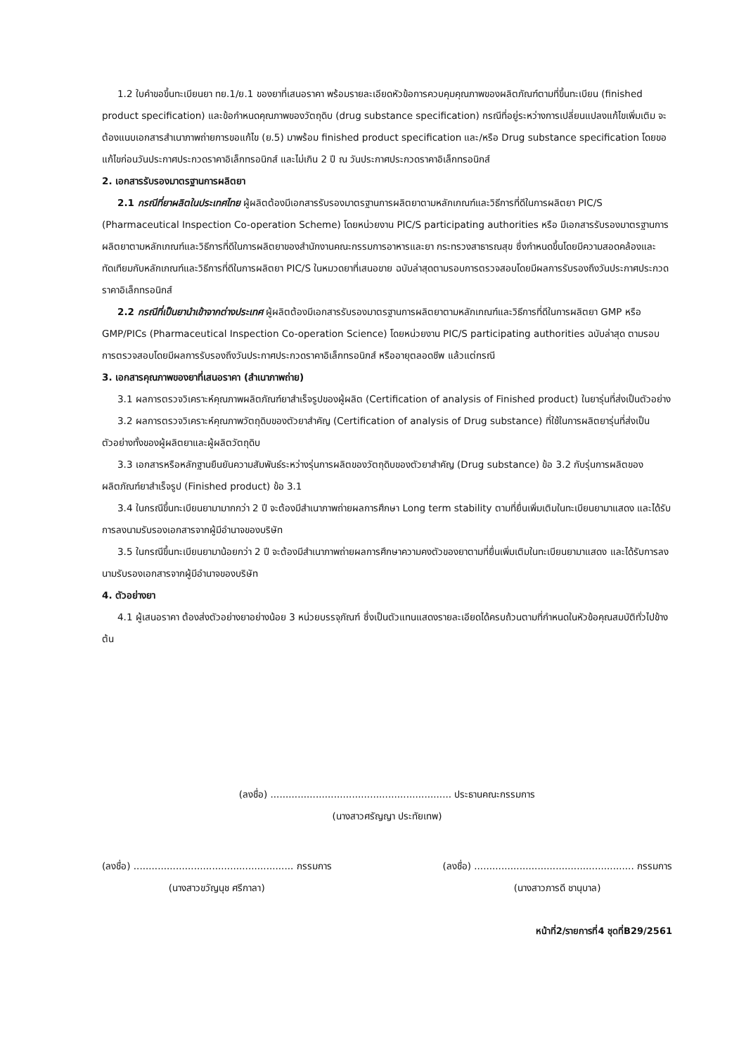1.2 ใบคำขอขึ้นทะเบียนยา ทย.1/ย.1 ของยาที่เสนอราคา พร้อมรายละเอียดหัวข้อการควบคุมคุณภาพของผลิตภัณฑ์ตามที่ขึ้นทะเบียน (finished product specification) และข้อกำหนดคุณภาพของวัตถุดิบ (drug substance specification) กรณีที่อยู่ระหว่างการเปลี่ยนแปลงแก้ไขเพิ่มเติม จะต้องแนบเอกสารสำเนาภาพถ่ายการขอแก้ไข (ย.5) มาพร้อม finished product specification และ/หรือ Drug substance specification โดยขอแก้ไขก่อนวันประกาศประกวดราคาอิเล็กทรอนิกส์ และไม่เกิน 2 ปี ณ วันประกาศประกวดราคาอิเล็กทรอนิกส์
2. เอกสารรับรองมาตรฐานการผลิตยา
2.1 กรณีที่ยาผลิตในประเทศไทย ผู้ผลิตต้องมีเอกสารรับรองมาตรฐานการผลิตยาตามหลักเกณฑ์และวิธีการที่ดีในการผลิตยา PIC/S (Pharmaceutical Inspection Co-operation Scheme) โดยหน่วยงาน PIC/S participating authorities หรือ มีเอกสารรับรองมาตรฐานการผลิตยาตามหลักเกณฑ์และวิธีการที่ดีในการผลิตยาของสำนักงานคณะกรรมการอาหารและยา กระทรวงสาธารณสุข ซึ่งกำหนดขึ้นโดยมีความสอดคล้องและทัดเทียมกับหลักเกณฑ์และวิธีการที่ดีในการผลิตยา PIC/S ในหมวดยาที่เสนอขาย ฉบับล่าสุดตามรอบการตรวจสอบโดยมีผลการรับรองถึงวันประกาศประกวดราคาอิเล็กทรอนิกส์
2.2 กรณีที่เป็นยานำเข้าจากต่างประเทศ ผู้ผลิตต้องมีเอกสารรับรองมาตรฐานการผลิตยาตามหลักเกณฑ์และวิธีการที่ดีในการผลิตยา GMP หรือ GMP/PICs (Pharmaceutical Inspection Co-operation Science) โดยหน่วยงาน PIC/S participating authorities ฉบับล่าสุด ตามรอบการตรวจสอบโดยมีผลการรับรองถึงวันประกาศประกวดราคาอิเล็กทรอนิกส์ หรืออายุตลอดชีพ แล้วแต่กรณี
3. เอกสารคุณภาพของยาที่เสนอราคา (สำเนาภาพถ่าย)
3.1 ผลการตรวจวิเคราะห์คุณภาพผลิตภัณฑ์ยาสำเร็จรูปของผู้ผลิต (Certification of analysis of Finished product) ในยารุ่นที่ส่งเป็นตัวอย่าง
3.2 ผลการตรวจวิเคราะห์คุณภาพวัตถุดิบของตัวยาสำคัญ (Certification of analysis of Drug substance) ที่ใช้ในการผลิตยารุ่นที่ส่งเป็นตัวอย่างทั้งของผู้ผลิตยาและผู้ผลิตวัตถุดิบ
3.3 เอกสารหรือหลักฐานยืนยันความสัมพันธ์ระหว่างรุ่นการผลิตของวัตถุดิบของตัวยาสำคัญ (Drug substance) ข้อ 3.2 กับรุ่นการผลิตของผลิตภัณฑ์ยาสำเร็จรูป (Finished product) ข้อ 3.1
3.4 ในกรณีขึ้นทะเบียนยามามากกว่า 2 ปี จะต้องมีสำเนาภาพถ่ายผลการศึกษา Long term stability ตามที่ยื่นเพิ่มเติมในทะเบียนยามาแสดง และได้รับการลงนามรับรองเอกสารจากผู้มีอำนาจของบริษัท
3.5 ในกรณีขึ้นทะเบียนยามาน้อยกว่า 2 ปี จะต้องมีสำเนาภาพถ่ายผลการศึกษาความคงตัวของยาตามที่ยื่นเพิ่มเติมในทะเบียนยามาแสดง และได้รับการลงนามรับรองเอกสารจากผู้มีอำนาจของบริษัท
4. ตัวอย่างยา
4.1 ผู้เสนอราคา ต้องส่งตัวอย่างยาอย่างน้อย 3 หน่วยบรรจุภัณฑ์ ซึ่งเป็นตัวแทนแสดงรายละเอียดได้ครบถ้วนตามที่กำหนดในหัวข้อคุณสมบัติทั่วไปข้างต้น
(ลงชื่อ) ............................................................ ประธานคณะกรรมการ
(นางสาวศรัญญา ประทัยเทพ)
(ลงชื่อ) ..................................................... กรรมการ
(นางสาวขวัญนุช ศรีกาลา)
(ลงชื่อ) ..................................................... กรรมการ
(นางสาวภารดี ชานุบาล)
หน้าที่2/รายการที่4 ชุดที่B29/2561